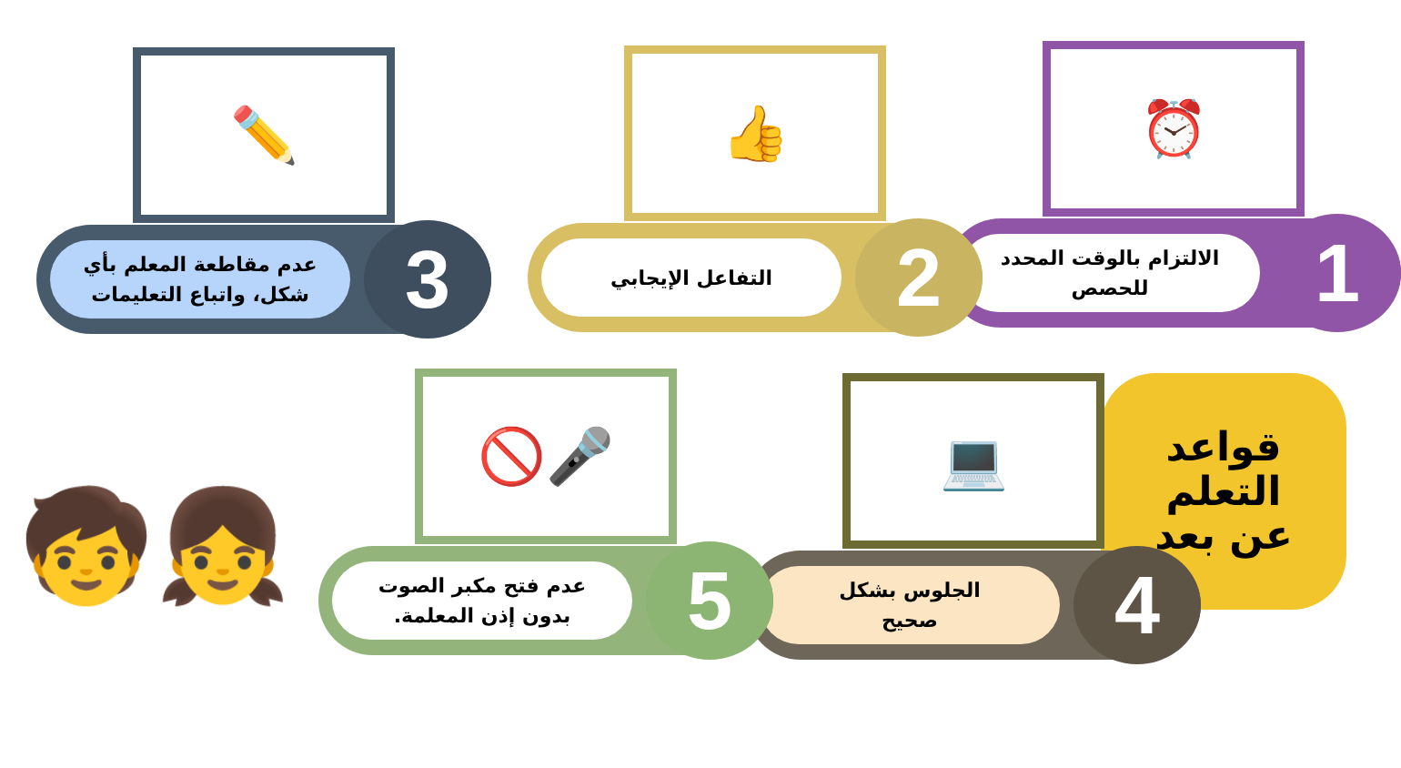⏰
1
الالتزام بالوقت المحدد
للحصص
👍
2
التفاعل الإيجابي
✏️
3
عدم مقاطعة المعلم بأي
شكل، واتباع التعليمات
قواعد
التعلم
عن بعد
💻
4
الجلوس بشكل
صحيح
🚫🎤
5
عدم فتح مكبر الصوت
بدون إذن المعلمة.
🧒👧